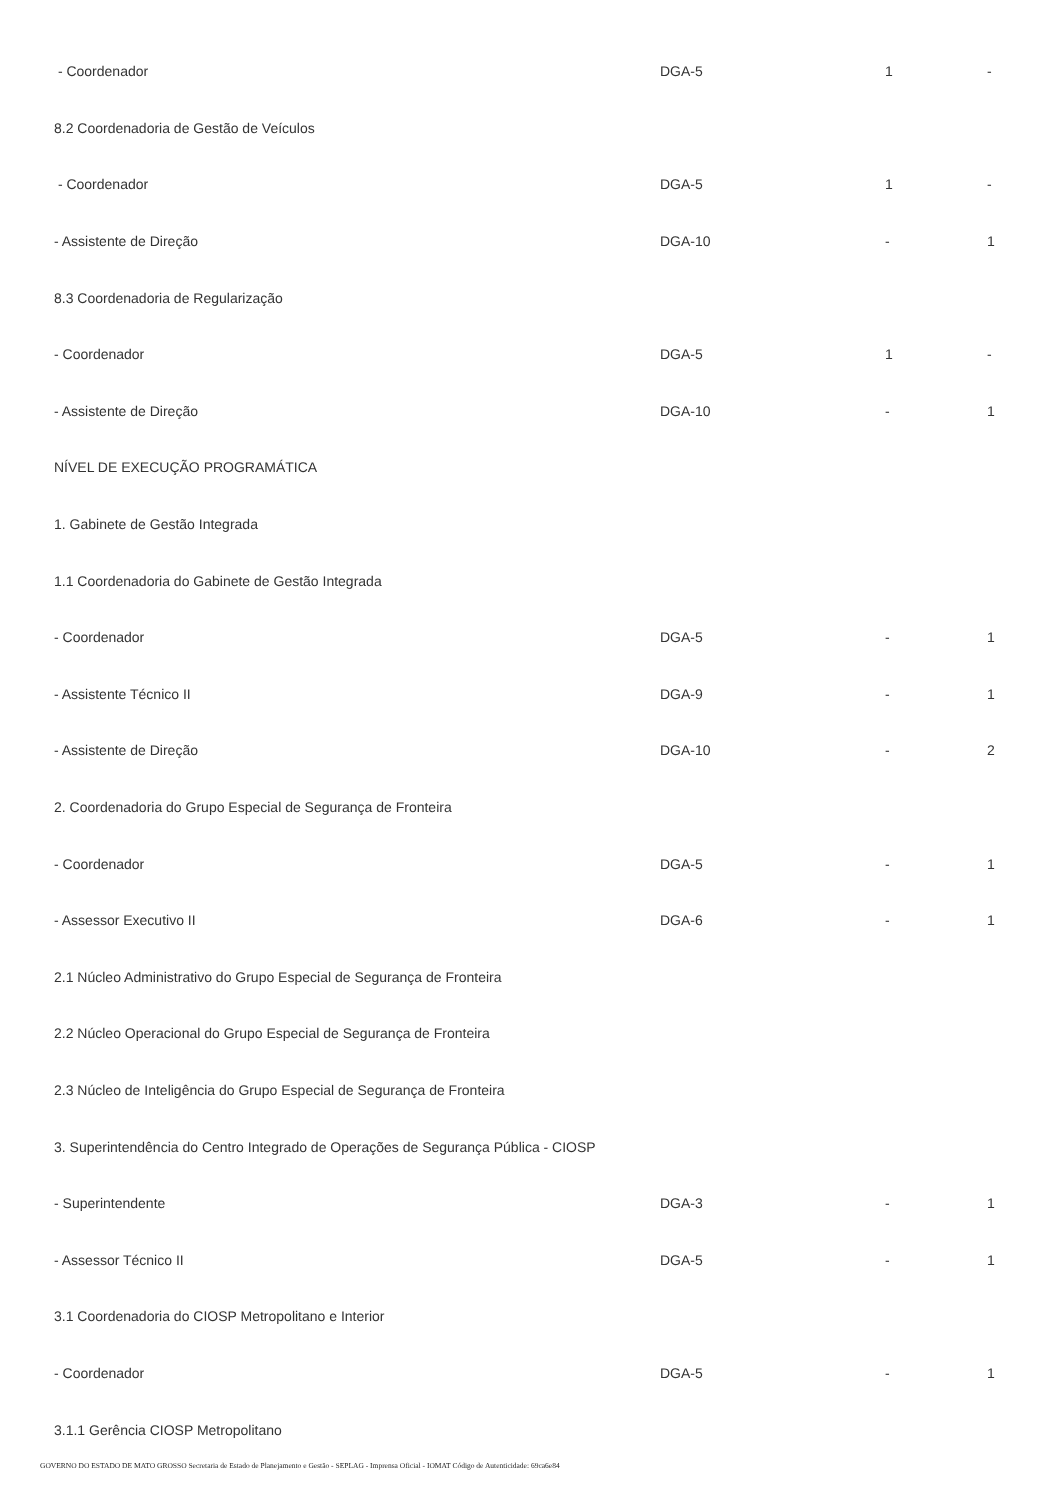| - Coordenador | DGA-5 | 1 | - |
| 8.2 Coordenadoria de Gestão de Veículos | | | |
| - Coordenador | DGA-5 | 1 | - |
| - Assistente de Direção | DGA-10 | - | 1 |
| 8.3 Coordenadoria de Regularização | | | |
| - Coordenador | DGA-5 | 1 | - |
| - Assistente de Direção | DGA-10 | - | 1 |
| NÍVEL DE EXECUÇÃO PROGRAMÁTICA | | | |
| 1. Gabinete de Gestão Integrada | | | |
| 1.1 Coordenadoria do Gabinete de Gestão Integrada | | | |
| - Coordenador | DGA-5 | - | 1 |
| - Assistente Técnico II | DGA-9 | - | 1 |
| - Assistente de Direção | DGA-10 | - | 2 |
| 2. Coordenadoria do Grupo Especial de Segurança de Fronteira | | | |
| - Coordenador | DGA-5 | - | 1 |
| - Assessor Executivo II | DGA-6 | - | 1 |
| 2.1 Núcleo Administrativo do Grupo Especial de Segurança de Fronteira | | | |
| 2.2 Núcleo Operacional do Grupo Especial de Segurança de Fronteira | | | |
| 2.3 Núcleo de Inteligência do Grupo Especial de Segurança de Fronteira | | | |
| 3. Superintendência do Centro Integrado de Operações de Segurança Pública - CIOSP | | | |
| - Superintendente | DGA-3 | - | 1 |
| - Assessor Técnico II | DGA-5 | - | 1 |
| 3.1 Coordenadoria do CIOSP Metropolitano e Interior | | | |
| - Coordenador | DGA-5 | - | 1 |
| 3.1.1 Gerência CIOSP Metropolitano | | | |
GOVERNO DO ESTADO DE MATO GROSSO Secretaria de Estado de Planejamento e Gestão - SEPLAG - Imprensa Oficial - IOMAT Código de Autenticidade: 69ca6e84